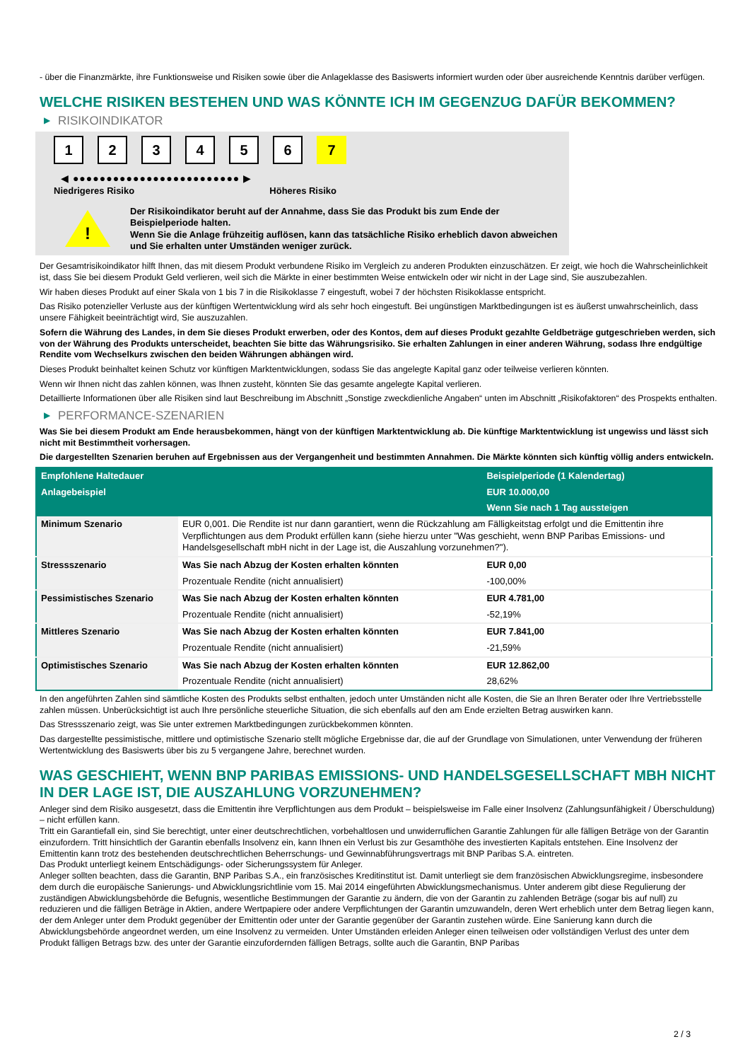- über die Finanzmärkte, ihre Funktionsweise und Risiken sowie über die Anlageklasse des Basiswerts informiert wurden oder über ausreichende Kenntnis darüber verfügen.
WELCHE RISIKEN BESTEHEN UND WAS KÖNNTE ICH IM GEGENZUG DAFÜR BEKOMMEN?
▶ RISIKOINDIKATOR
1 2 3 4 5 6 7
◀ ●●●●●●●●●●●●●●●●●●●●●●●●● ▶
Niedrigeres Risiko Höheres Risiko
!
Der Risikoindikator beruht auf der Annahme, dass Sie das Produkt bis zum Ende der Beispielperiode halten.
Wenn Sie die Anlage frühzeitig auflösen, kann das tatsächliche Risiko erheblich davon abweichen und Sie erhalten unter Umständen weniger zurück.
Der Gesamtrisikoindikator hilft Ihnen, das mit diesem Produkt verbundene Risiko im Vergleich zu anderen Produkten einzuschätzen. Er zeigt, wie hoch die Wahrscheinlichkeit ist, dass Sie bei diesem Produkt Geld verlieren, weil sich die Märkte in einer bestimmten Weise entwickeln oder wir nicht in der Lage sind, Sie auszubezahlen.
Wir haben dieses Produkt auf einer Skala von 1 bis 7 in die Risikoklasse 7 eingestuft, wobei 7 der höchsten Risikoklasse entspricht.
Das Risiko potenzieller Verluste aus der künftigen Wertentwicklung wird als sehr hoch eingestuft. Bei ungünstigen Marktbedingungen ist es äußerst unwahrscheinlich, dass unsere Fähigkeit beeinträchtigt wird, Sie auszuzahlen.
Sofern die Währung des Landes, in dem Sie dieses Produkt erwerben, oder des Kontos, dem auf dieses Produkt gezahlte Geldbeträge gutgeschrieben werden, sich von der Währung des Produkts unterscheidet, beachten Sie bitte das Währungsrisiko. Sie erhalten Zahlungen in einer anderen Währung, sodass Ihre endgültige Rendite vom Wechselkurs zwischen den beiden Währungen abhängen wird.
Dieses Produkt beinhaltet keinen Schutz vor künftigen Marktentwicklungen, sodass Sie das angelegte Kapital ganz oder teilweise verlieren könnten.
Wenn wir Ihnen nicht das zahlen können, was Ihnen zusteht, könnten Sie das gesamte angelegte Kapital verlieren.
Detaillierte Informationen über alle Risiken sind laut Beschreibung im Abschnitt „Sonstige zweckdienliche Angaben“ unten im Abschnitt „Risikofaktoren“ des Prospekts enthalten.
▶ PERFORMANCE-SZENARIEN
Was Sie bei diesem Produkt am Ende herausbekommen, hängt von der künftigen Marktentwicklung ab. Die künftige Marktentwicklung ist ungewiss und lässt sich nicht mit Bestimmtheit vorhersagen.
Die dargestellten Szenarien beruhen auf Ergebnissen aus der Vergangenheit und bestimmten Annahmen. Die Märkte könnten sich künftig völlig anders entwickeln.
| Empfohlene Haltedauer | | Beispielperiode (1 Kalendertag) |
| --- | --- | --- |
| Anlagebeispiel | | EUR 10.000,00 |
| | | Wenn Sie nach 1 Tag aussteigen |
| Minimum Szenario | EUR 0,001. Die Rendite ist nur dann garantiert, wenn die Rückzahlung am Fälligkeitstag erfolgt und die Emittentin ihre Verpflichtungen aus dem Produkt erfüllen kann (siehe hierzu unter "Was geschieht, wenn BNP Paribas Emissions- und Handelsgesellschaft mbH nicht in der Lage ist, die Auszahlung vorzunehmen?"). | |
| Stressszenario | Was Sie nach Abzug der Kosten erhalten könnten | EUR 0,00 |
| | Prozentuale Rendite (nicht annualisiert) | -100,00% |
| Pessimistisches Szenario | Was Sie nach Abzug der Kosten erhalten könnten | EUR 4.781,00 |
| | Prozentuale Rendite (nicht annualisiert) | -52,19% |
| Mittleres Szenario | Was Sie nach Abzug der Kosten erhalten könnten | EUR 7.841,00 |
| | Prozentuale Rendite (nicht annualisiert) | -21,59% |
| Optimistisches Szenario | Was Sie nach Abzug der Kosten erhalten könnten | EUR 12.862,00 |
| | Prozentuale Rendite (nicht annualisiert) | 28,62% |
In den angeführten Zahlen sind sämtliche Kosten des Produkts selbst enthalten, jedoch unter Umständen nicht alle Kosten, die Sie an Ihren Berater oder Ihre Vertriebsstelle zahlen müssen. Unberücksichtigt ist auch Ihre persönliche steuerliche Situation, die sich ebenfalls auf den am Ende erzielten Betrag auswirken kann.
Das Stressszenario zeigt, was Sie unter extremen Marktbedingungen zurückbekommen könnten.
Das dargestellte pessimistische, mittlere und optimistische Szenario stellt mögliche Ergebnisse dar, die auf der Grundlage von Simulationen, unter Verwendung der früheren Wertentwicklung des Basiswerts über bis zu 5 vergangene Jahre, berechnet wurden.
WAS GESCHIEHT, WENN BNP PARIBAS EMISSIONS- UND HANDELSGESELLSCHAFT MBH NICHT IN DER LAGE IST, DIE AUSZAHLUNG VORZUNEHMEN?
Anleger sind dem Risiko ausgesetzt, dass die Emittentin ihre Verpflichtungen aus dem Produkt – beispielsweise im Falle einer Insolvenz (Zahlungsunfähigkeit / Überschuldung) – nicht erfüllen kann.
Tritt ein Garantiefall ein, sind Sie berechtigt, unter einer deutschrechtlichen, vorbehaltlosen und unwiderruflichen Garantie Zahlungen für alle fälligen Beträge von der Garantin einzufordern. Tritt hinsichtlich der Garantin ebenfalls Insolvenz ein, kann Ihnen ein Verlust bis zur Gesamthöhe des investierten Kapitals entstehen. Eine Insolvenz der Emittentin kann trotz des bestehenden deutschrechtlichen Beherrschungs- und Gewinnabführungsvertrags mit BNP Paribas S.A. eintreten.
Das Produkt unterliegt keinem Entschädigungs- oder Sicherungssystem für Anleger.
Anleger sollten beachten, dass die Garantin, BNP Paribas S.A., ein französisches Kreditinstitut ist. Damit unterliegt sie dem französischen Abwicklungsregime, insbesondere dem durch die europäische Sanierungs- und Abwicklungsrichtlinie vom 15. Mai 2014 eingeführten Abwicklungsmechanismus. Unter anderem gibt diese Regulierung der zuständigen Abwicklungsbehörde die Befugnis, wesentliche Bestimmungen der Garantie zu ändern, die von der Garantin zu zahlenden Beträge (sogar bis auf null) zu reduzieren und die fälligen Beträge in Aktien, andere Wertpapiere oder andere Verpflichtungen der Garantin umzuwandeln, deren Wert erheblich unter dem Betrag liegen kann, der dem Anleger unter dem Produkt gegenüber der Emittentin oder unter der Garantie gegenüber der Garantin zustehen würde. Eine Sanierung kann durch die Abwicklungsbehörde angeordnet werden, um eine Insolvenz zu vermeiden. Unter Umständen erleiden Anleger einen teilweisen oder vollständigen Verlust des unter dem Produkt fälligen Betrags bzw. des unter der Garantie einzufordernden fälligen Betrags, sollte auch die Garantin, BNP Paribas
2 / 3